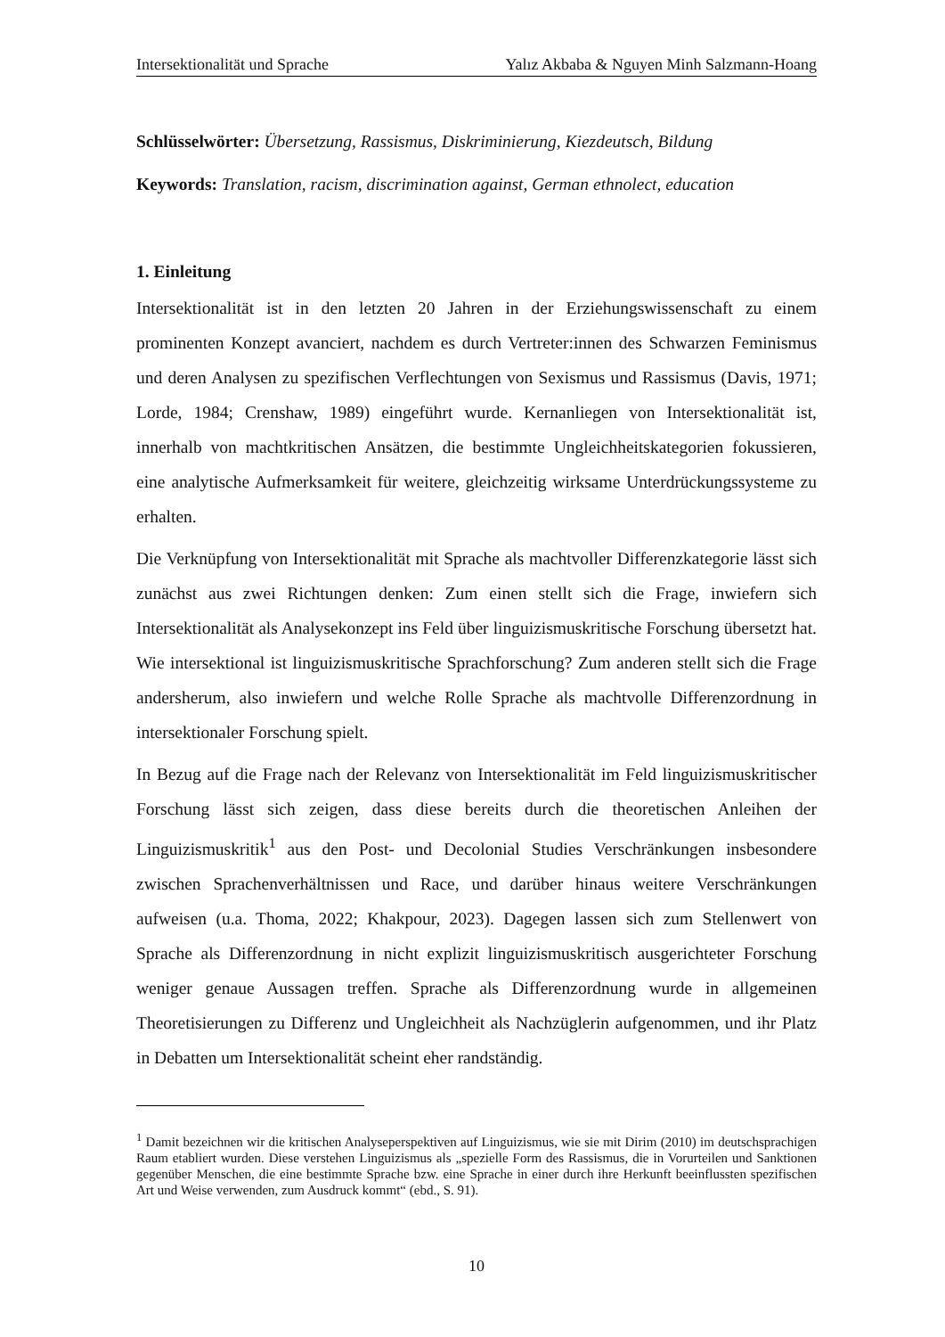Intersektionalität und Sprache Yalız Akbaba & Nguyen Minh Salzmann-Hoang
Schlüsselwörter: Übersetzung, Rassismus, Diskriminierung, Kiezdeutsch, Bildung
Keywords: Translation, racism, discrimination against, German ethnolect, education
1. Einleitung
Intersektionalität ist in den letzten 20 Jahren in der Erziehungswissenschaft zu einem prominenten Konzept avanciert, nachdem es durch Vertreter:innen des Schwarzen Feminismus und deren Analysen zu spezifischen Verflechtungen von Sexismus und Rassismus (Davis, 1971; Lorde, 1984; Crenshaw, 1989) eingeführt wurde. Kernanliegen von Intersektionalität ist, innerhalb von machtkritischen Ansätzen, die bestimmte Ungleichheitskategorien fokussieren, eine analytische Aufmerksamkeit für weitere, gleichzeitig wirksame Unterdrückungssysteme zu erhalten.
Die Verknüpfung von Intersektionalität mit Sprache als machtvoller Differenzkategorie lässt sich zunächst aus zwei Richtungen denken: Zum einen stellt sich die Frage, inwiefern sich Intersektionalität als Analysekonzept ins Feld über linguizismuskritische Forschung übersetzt hat. Wie intersektional ist linguizismuskritische Sprachforschung? Zum anderen stellt sich die Frage andersherum, also inwiefern und welche Rolle Sprache als machtvolle Differenzordnung in intersektionaler Forschung spielt.
In Bezug auf die Frage nach der Relevanz von Intersektionalität im Feld linguizismuskritischer Forschung lässt sich zeigen, dass diese bereits durch die theoretischen Anleihen der Linguizismuskritik<sup>1</sup> aus den Post- und Decolonial Studies Verschränkungen insbesondere zwischen Sprachenverhältnissen und Race, und darüber hinaus weitere Verschränkungen aufweisen (u.a. Thoma, 2022; Khakpour, 2023). Dagegen lassen sich zum Stellenwert von Sprache als Differenzordnung in nicht explizit linguizismuskritisch ausgerichteter Forschung weniger genaue Aussagen treffen. Sprache als Differenzordnung wurde in allgemeinen Theoretisierungen zu Differenz und Ungleichheit als Nachzüglerin aufgenommen, und ihr Platz in Debatten um Intersektionalität scheint eher randständig.
<sup>1</sup> Damit bezeichnen wir die kritischen Analyseperspektiven auf Linguizismus, wie sie mit Dirim (2010) im deutschsprachigen Raum etabliert wurden. Diese verstehen Linguizismus als „spezielle Form des Rassismus, die in Vorurteilen und Sanktionen gegenüber Menschen, die eine bestimmte Sprache bzw. eine Sprache in einer durch ihre Herkunft beeinflussten spezifischen Art und Weise verwenden, zum Ausdruck kommt“ (ebd., S. 91).
10